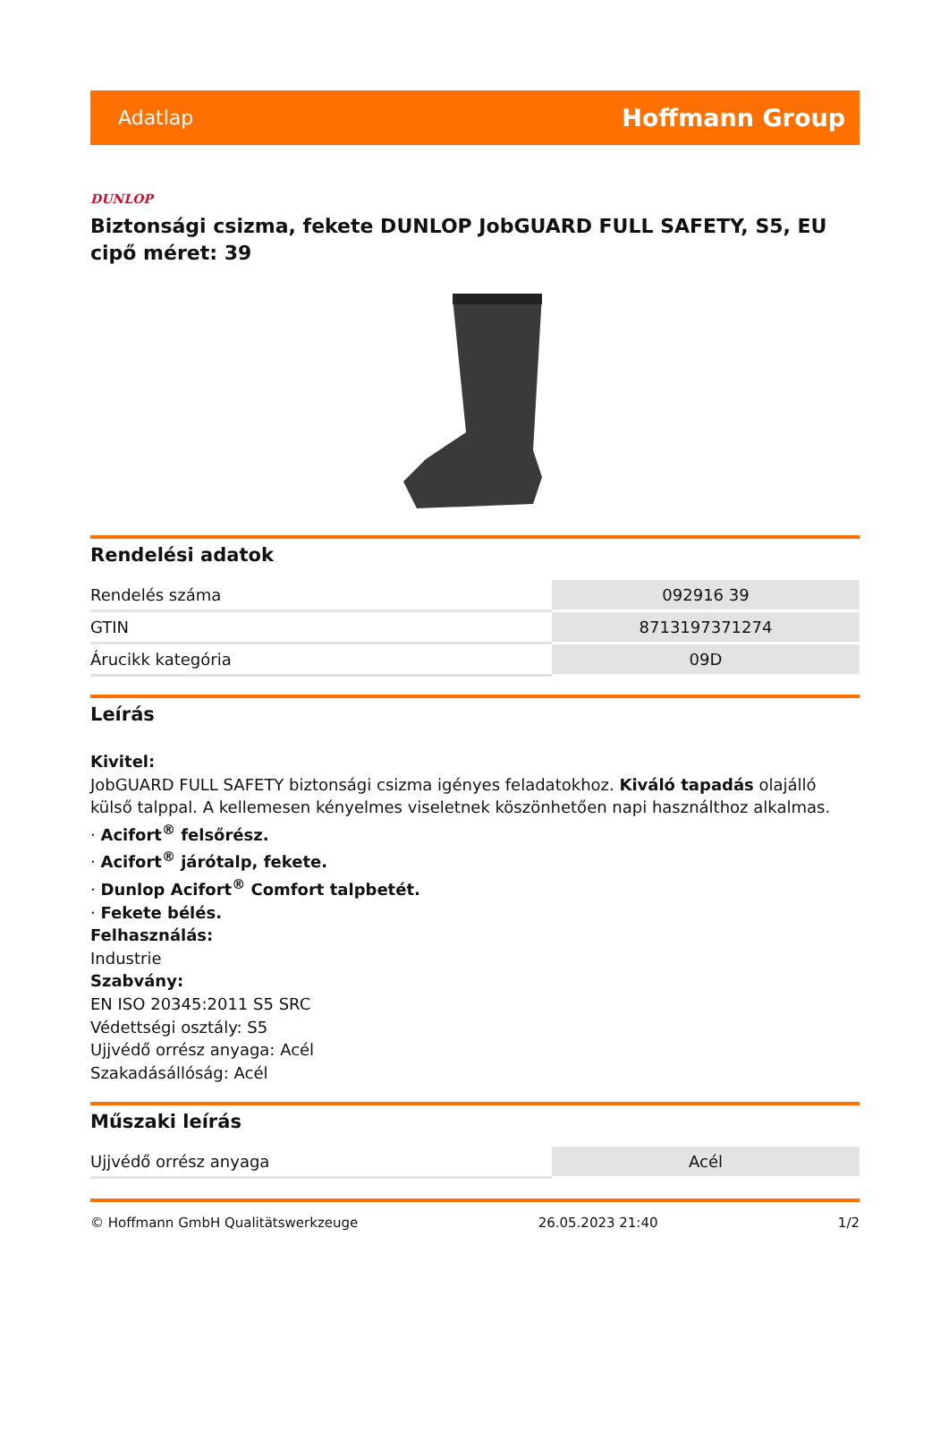Adatlap Hoffmann Group
DUNLOP
Biztonsági csizma, fekete DUNLOP JobGUARD FULL SAFETY, S5, EU cipő méret: 39
Rendelési adatok
| Rendelés száma | 092916 39 |
| GTIN | 8713197371274 |
| Árucikk kategória | 09D |
Leírás
Kivitel:
JobGUARD FULL SAFETY biztonsági csizma igényes feladatokhoz. Kiváló tapadás olajálló külső talppal. A kellemesen kényelmes viseletnek köszönhetően napi használthoz alkalmas.
· Acifort<sup>®</sup> felsőrész.
· Acifort<sup>®</sup> járótalp, fekete.
· Dunlop Acifort<sup>®</sup> Comfort talpbetét.
· Fekete bélés.
Felhasználás:
Industrie
Szabvány:
EN ISO 20345:2011 S5 SRC
Védettségi osztály: S5
Ujjvédő orrész anyaga: Acél
Szakadásállóság: Acél
Műszaki leírás
| Ujjvédő orrész anyaga | Acél |
© Hoffmann GmbH Qualitätswerkzeuge 26.05.2023 21:40 1/2